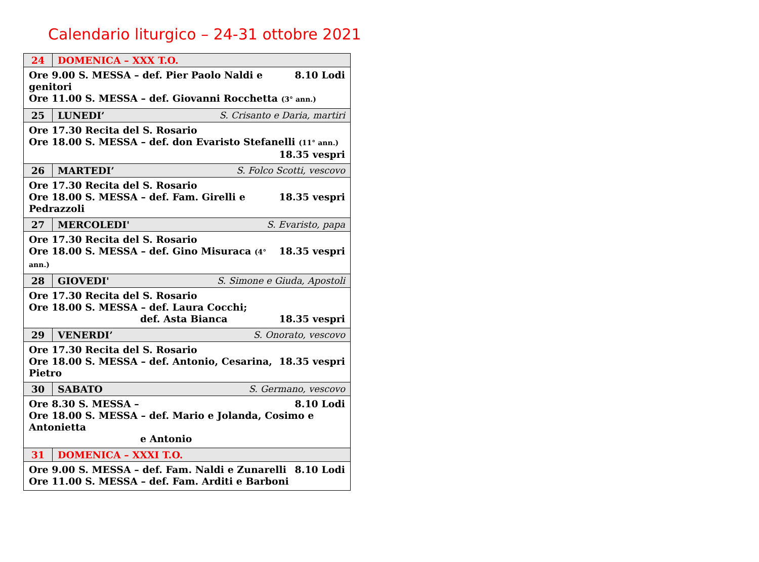Calendario liturgico – 24-31 ottobre 2021
| 24 | DOMENICA – XXX T.O. |
| 8.10 Lodi Ore 9.00 S. MESSA – def. Pier Paolo Naldi e genitori Ore 11.00 S. MESSA – def. Giovanni Rocchetta (3° ann.) | |
| 25 | LUNEDI’ S. Crisanto e Daria, martiri |
| Ore 17.30 Recita del S. Rosario Ore 18.00 S. MESSA – def. don Evaristo Stefanelli (11° ann.) 18.35 vespri | |
| 26 | MARTEDI’ S. Folco Scotti, vescovo |
| Ore 17.30 Recita del S. Rosario 18.35 vespri Ore 18.00 S. MESSA – def. Fam. Girelli e Pedrazzoli | |
| 27 | MERCOLEDI' S. Evaristo, papa |
| Ore 17.30 Recita del S. Rosario 18.35 vespri Ore 18.00 S. MESSA – def. Gino Misuraca (4° ann.) | |
| 28 | GIOVEDI' S. Simone e Giuda, Apostoli |
| Ore 17.30 Recita del S. Rosario Ore 18.00 S. MESSA – def. Laura Cocchi; 18.35 vespri def. Asta Bianca | |
| 29 | VENERDI’ S. Onorato, vescovo |
| Ore 17.30 Recita del S. Rosario 18.35 vespri Ore 18.00 S. MESSA – def. Antonio, Cesarina, Pietro | |
| 30 | SABATO S. Germano, vescovo |
| 8.10 Lodi Ore 8.30 S. MESSA – Ore 18.00 S. MESSA – def. Mario e Jolanda, Cosimo e Antonietta e Antonio | |
| 31 | DOMENICA – XXXI T.O. |
| 8.10 Lodi Ore 9.00 S. MESSA – def. Fam. Naldi e Zunarelli Ore 11.00 S. MESSA – def. Fam. Arditi e Barboni | |